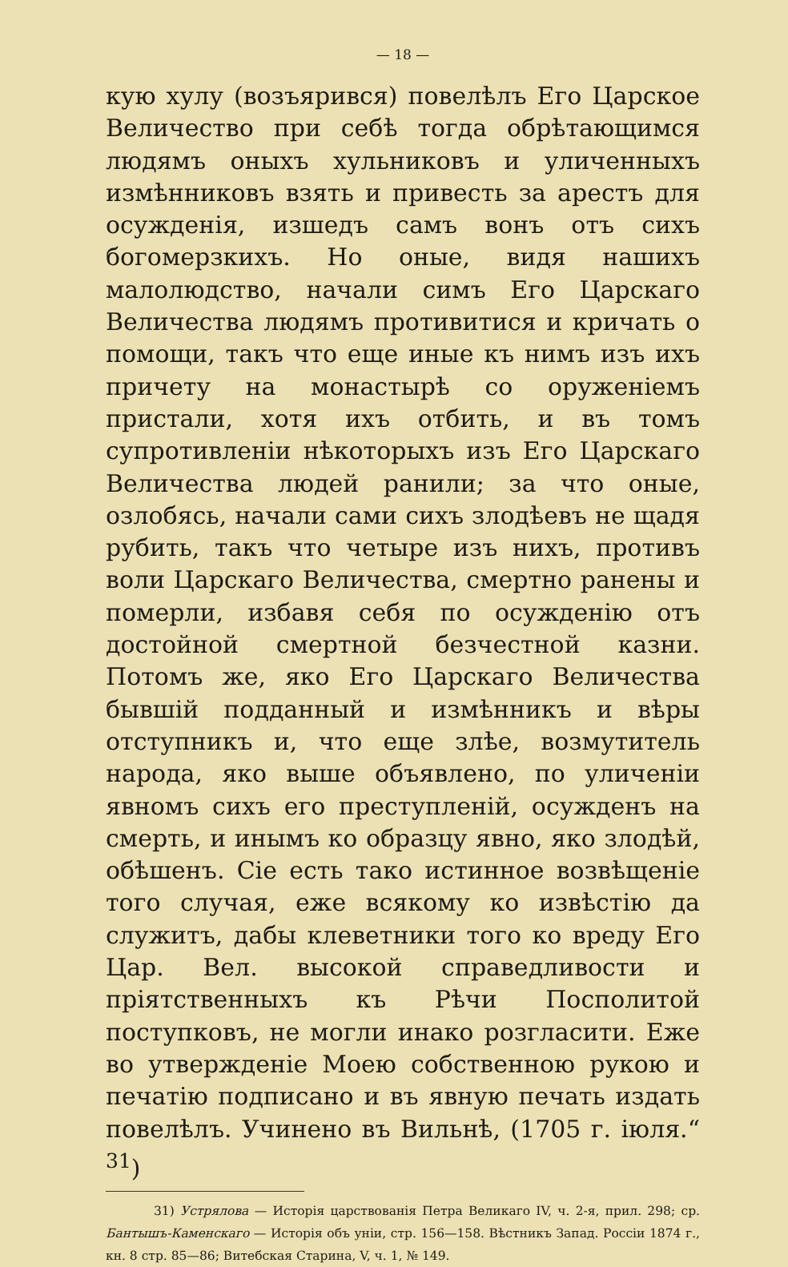— 18 —
кую хулу (возъярився) повелѣлъ Его Царское Величество при себѣ тогда обрѣтающимся людямъ оныхъ хульниковъ и уличенныхъ измѣнниковъ взять и привесть за арестъ для осужденія, изшедъ самъ вонъ отъ сихъ богомерзкихъ. Но оные, видя нашихъ малолюдство, начали симъ Его Царскаго Величества людямъ противитися и кричать о помощи, такъ что еще иные къ нимъ изъ ихъ причету на монастырѣ со оруженіемъ пристали, хотя ихъ отбить, и въ томъ супротивленіи нѣкоторыхъ изъ Его Царскаго Величества людей ранили; за что оные, озлобясь, начали сами сихъ злодѣевъ не щадя рубить, такъ что четыре изъ нихъ, противъ воли Царскаго Величества, смертно ранены и померли, избавя себя по осужденію отъ достойной смертной безчестной казни. Потомъ же, яко Его Царскаго Величества бывшій подданный и измѣнникъ и вѣры отступникъ и, что еще злѣе, возмутитель народа, яко выше объявлено, по уличеніи явномъ сихъ его преступленій, осужденъ на смерть, и инымъ ко образцу явно, яко злодѣй, обѣшенъ. Сіе есть тако истинное возвѣщеніе того случая, еже всякому ко извѣстію да служитъ, дабы клеветники того ко вреду Его Цар. Вел. высокой справедливости и пріятственныхъ къ Рѣчи Посполитой поступковъ, не могли инако розгласити. Еже во утвержденіе Моею собственною рукою и печатію подписано и въ явную печать издать повелѣлъ. Учинено въ Вильнѣ, (1705 г. іюля.“ <sup>31</sup>)
31) Устрялова — Исторія царствованія Петра Великаго IV, ч. 2-я, прил. 298; ср. Бантышъ-Каменскаго — Исторія объ уніи, стр. 156—158. Вѣстникъ Запад. Россіи 1874 г., кн. 8 стр. 85—86; Витебская Старина, V, ч. 1, № 149.